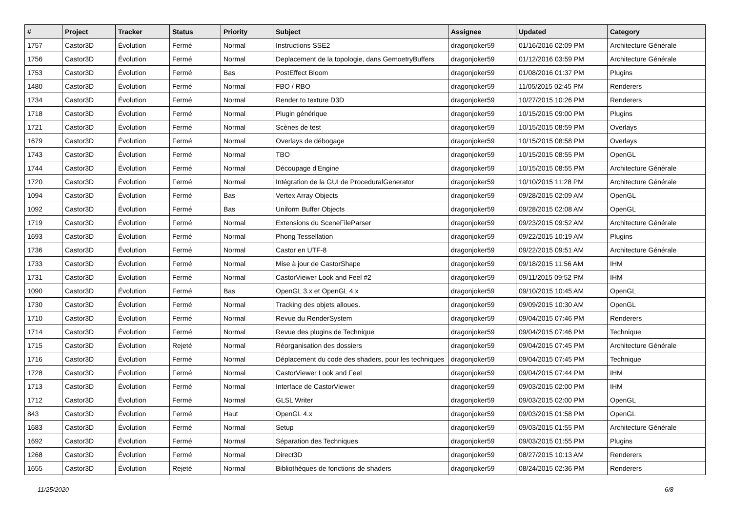| # | Project | Tracker | Status | Priority | Subject | Assignee | Updated | Category |
| --- | --- | --- | --- | --- | --- | --- | --- | --- |
| 1757 | Castor3D | Évolution | Fermé | Normal | Instructions SSE2 | dragonjoker59 | 01/16/2016 02:09 PM | Architecture Générale |
| 1756 | Castor3D | Évolution | Fermé | Normal | Deplacement de la topologie, dans GemoetryBuffers | dragonjoker59 | 01/12/2016 03:59 PM | Architecture Générale |
| 1753 | Castor3D | Évolution | Fermé | Bas | PostEffect Bloom | dragonjoker59 | 01/08/2016 01:37 PM | Plugins |
| 1480 | Castor3D | Évolution | Fermé | Normal | FBO / RBO | dragonjoker59 | 11/05/2015 02:45 PM | Renderers |
| 1734 | Castor3D | Évolution | Fermé | Normal | Render to texture D3D | dragonjoker59 | 10/27/2015 10:26 PM | Renderers |
| 1718 | Castor3D | Évolution | Fermé | Normal | Plugin générique | dragonjoker59 | 10/15/2015 09:00 PM | Plugins |
| 1721 | Castor3D | Évolution | Fermé | Normal | Scènes de test | dragonjoker59 | 10/15/2015 08:59 PM | Overlays |
| 1679 | Castor3D | Évolution | Fermé | Normal | Overlays de débogage | dragonjoker59 | 10/15/2015 08:58 PM | Overlays |
| 1743 | Castor3D | Évolution | Fermé | Normal | TBO | dragonjoker59 | 10/15/2015 08:55 PM | OpenGL |
| 1744 | Castor3D | Évolution | Fermé | Normal | Découpage d'Engine | dragonjoker59 | 10/15/2015 08:55 PM | Architecture Générale |
| 1720 | Castor3D | Évolution | Fermé | Normal | Intégration de la GUI de ProceduralGenerator | dragonjoker59 | 10/10/2015 11:28 PM | Architecture Générale |
| 1094 | Castor3D | Évolution | Fermé | Bas | Vertex Array Objects | dragonjoker59 | 09/28/2015 02:09 AM | OpenGL |
| 1092 | Castor3D | Évolution | Fermé | Bas | Uniform Buffer Objects | dragonjoker59 | 09/28/2015 02:08 AM | OpenGL |
| 1719 | Castor3D | Évolution | Fermé | Normal | Extensions du SceneFileParser | dragonjoker59 | 09/23/2015 09:52 AM | Architecture Générale |
| 1693 | Castor3D | Évolution | Fermé | Normal | Phong Tessellation | dragonjoker59 | 09/22/2015 10:19 AM | Plugins |
| 1736 | Castor3D | Évolution | Fermé | Normal | Castor en UTF-8 | dragonjoker59 | 09/22/2015 09:51 AM | Architecture Générale |
| 1733 | Castor3D | Évolution | Fermé | Normal | Mise à jour de CastorShape | dragonjoker59 | 09/18/2015 11:56 AM | IHM |
| 1731 | Castor3D | Évolution | Fermé | Normal | CastorViewer Look and Feel #2 | dragonjoker59 | 09/11/2015 09:52 PM | IHM |
| 1090 | Castor3D | Évolution | Fermé | Bas | OpenGL 3.x et OpenGL 4.x | dragonjoker59 | 09/10/2015 10:45 AM | OpenGL |
| 1730 | Castor3D | Évolution | Fermé | Normal | Tracking des objets alloues. | dragonjoker59 | 09/09/2015 10:30 AM | OpenGL |
| 1710 | Castor3D | Évolution | Fermé | Normal | Revue du RenderSystem | dragonjoker59 | 09/04/2015 07:46 PM | Renderers |
| 1714 | Castor3D | Évolution | Fermé | Normal | Revue des plugins de Technique | dragonjoker59 | 09/04/2015 07:46 PM | Technique |
| 1715 | Castor3D | Évolution | Rejeté | Normal | Réorganisation des dossiers | dragonjoker59 | 09/04/2015 07:45 PM | Architecture Générale |
| 1716 | Castor3D | Évolution | Fermé | Normal | Déplacement du code des shaders, pour les techniques | dragonjoker59 | 09/04/2015 07:45 PM | Technique |
| 1728 | Castor3D | Évolution | Fermé | Normal | CastorViewer Look and Feel | dragonjoker59 | 09/04/2015 07:44 PM | IHM |
| 1713 | Castor3D | Évolution | Fermé | Normal | Interface de CastorViewer | dragonjoker59 | 09/03/2015 02:00 PM | IHM |
| 1712 | Castor3D | Évolution | Fermé | Normal | GLSL Writer | dragonjoker59 | 09/03/2015 02:00 PM | OpenGL |
| 843 | Castor3D | Évolution | Fermé | Haut | OpenGL 4.x | dragonjoker59 | 09/03/2015 01:58 PM | OpenGL |
| 1683 | Castor3D | Évolution | Fermé | Normal | Setup | dragonjoker59 | 09/03/2015 01:55 PM | Architecture Générale |
| 1692 | Castor3D | Évolution | Fermé | Normal | Séparation des Techniques | dragonjoker59 | 09/03/2015 01:55 PM | Plugins |
| 1268 | Castor3D | Évolution | Fermé | Normal | Direct3D | dragonjoker59 | 08/27/2015 10:13 AM | Renderers |
| 1655 | Castor3D | Évolution | Rejeté | Normal | Bibliothèques de fonctions de shaders | dragonjoker59 | 08/24/2015 02:36 PM | Renderers |
11/25/2020 6/8